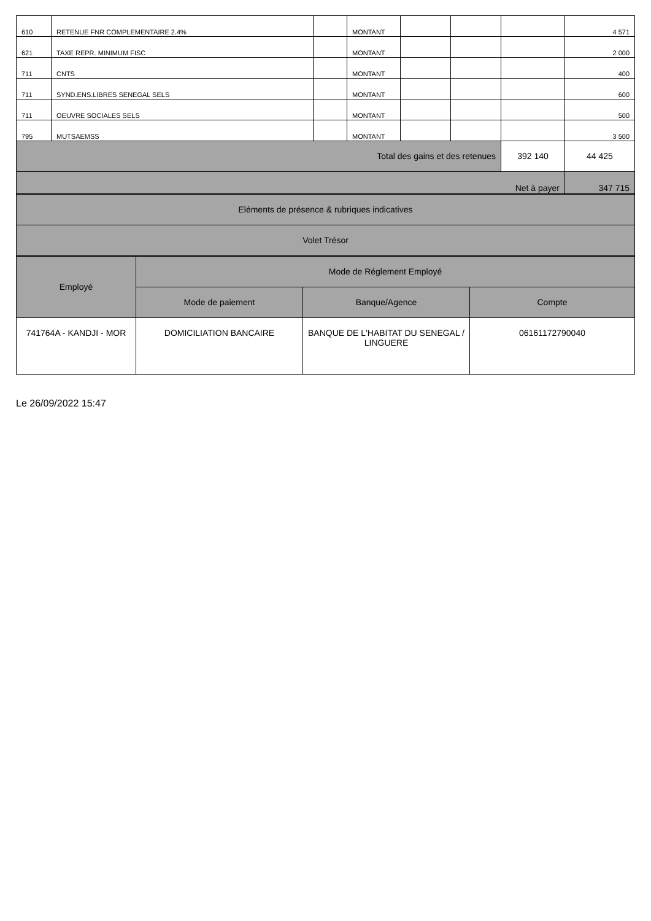| 610 | RETENUE FNR COMPLEMENTAIRE 2.4% | | MONTANT | | | | 4 571 |
| 621 | TAXE REPR. MINIMUM FISC | | MONTANT | | | | 2 000 |
| 711 | CNTS | | MONTANT | | | | 400 |
| 711 | SYND.ENS.LIBRES SENEGAL SELS | | MONTANT | | | | 600 |
| 711 | OEUVRE SOCIALES SELS | | MONTANT | | | | 500 |
| 795 | MUTSAEMSS | | MONTANT | | | | 3 500 |
| Total des gains et des retenues | | | | | | 392 140 | 44 425 |
| Net à payer | | | | | | | 347 715 |
| Eléments de présence & rubriques indicatives |
| Volet Trésor |
| Employé | Mode de Réglement Employé | | |
| | Mode de paiement | Banque/Agence | Compte |
| 741764A - KANDJI - MOR | DOMICILIATION BANCAIRE | BANQUE DE L'HABITAT DU SENEGAL / LINGUERE | 06161172790040 |
Le 26/09/2022 15:47